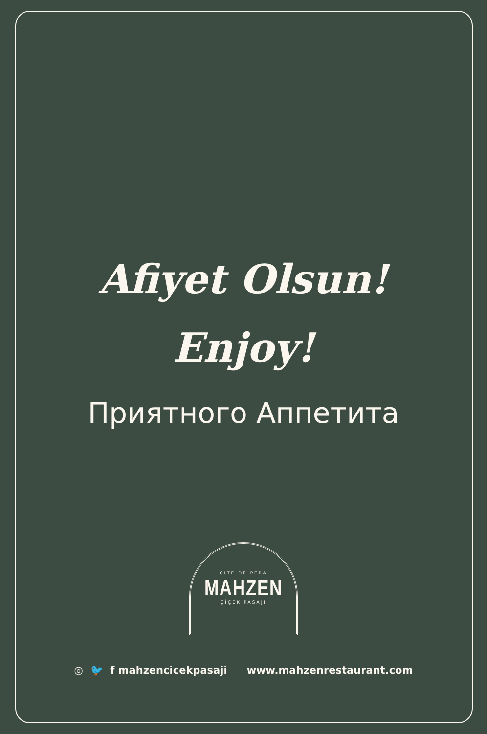Afiyet Olsun!
Enjoy!
Приятного Аппетита
CITE DE PERA
MAHZEN
ÇİÇEK PASAJI
◎ 🐦 f mahzencicekpasaji www.mahzenrestaurant.com